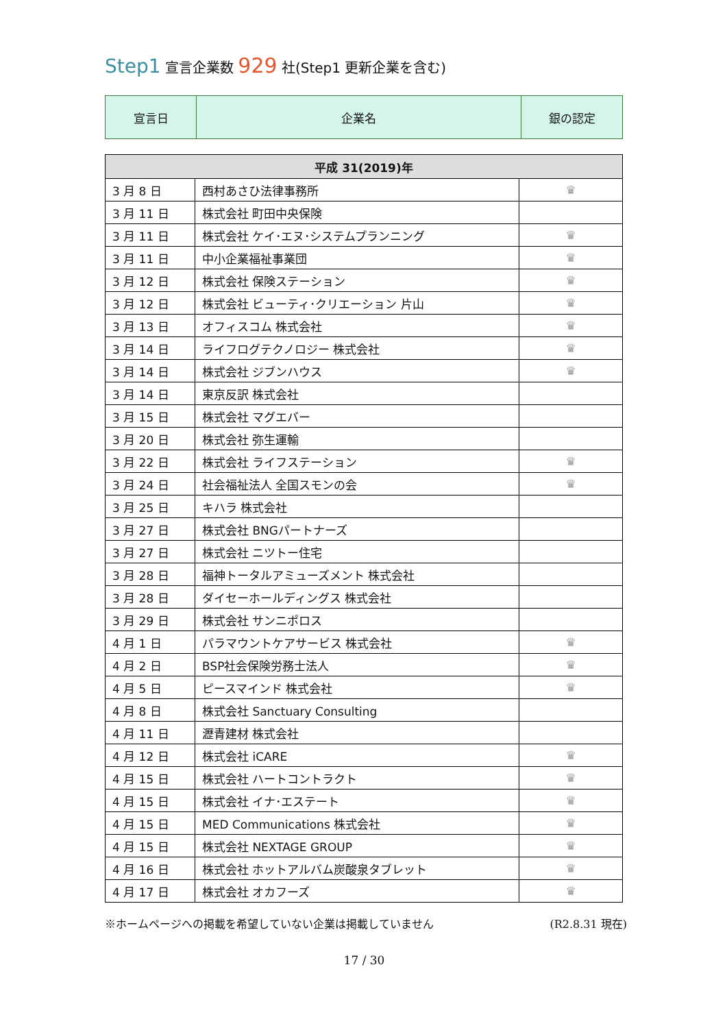Step1 宣言企業数 929 社(Step1 更新企業を含む)
| 宣言日 | 企業名 | 銀の認定 |
| 平成 31(2019)年 | | |
| --- | --- | --- |
| 3 月 8 日 | 西村あさひ法律事務所 | ♛ |
| 3 月 11 日 | 株式会社 町田中央保険 | |
| 3 月 11 日 | 株式会社 ケイ･エヌ･システムプランニング | ♛ |
| 3 月 11 日 | 中小企業福祉事業団 | ♛ |
| 3 月 12 日 | 株式会社 保険ステーション | ♛ |
| 3 月 12 日 | 株式会社 ビューティ･クリエーション 片山 | ♛ |
| 3 月 13 日 | オフィスコム 株式会社 | ♛ |
| 3 月 14 日 | ライフログテクノロジー 株式会社 | ♛ |
| 3 月 14 日 | 株式会社 ジブンハウス | ♛ |
| 3 月 14 日 | 東京反訳 株式会社 | |
| 3 月 15 日 | 株式会社 マグエバー | |
| 3 月 20 日 | 株式会社 弥生運輸 | |
| 3 月 22 日 | 株式会社 ライフステーション | ♛ |
| 3 月 24 日 | 社会福祉法人 全国スモンの会 | ♛ |
| 3 月 25 日 | キハラ 株式会社 | |
| 3 月 27 日 | 株式会社 BNGパートナーズ | |
| 3 月 27 日 | 株式会社 ニツトー住宅 | |
| 3 月 28 日 | 福神トータルアミューズメント 株式会社 | |
| 3 月 28 日 | ダイセーホールディングス 株式会社 | |
| 3 月 29 日 | 株式会社 サンニポロス | |
| 4 月 1 日 | パラマウントケアサービス 株式会社 | ♛ |
| 4 月 2 日 | BSP社会保険労務士法人 | ♛ |
| 4 月 5 日 | ピースマインド 株式会社 | ♛ |
| 4 月 8 日 | 株式会社 Sanctuary Consulting | |
| 4 月 11 日 | 瀝青建材 株式会社 | |
| 4 月 12 日 | 株式会社 iCARE | ♛ |
| 4 月 15 日 | 株式会社 ハートコントラクト | ♛ |
| 4 月 15 日 | 株式会社 イナ･エステート | ♛ |
| 4 月 15 日 | MED Communications 株式会社 | ♛ |
| 4 月 15 日 | 株式会社 NEXTAGE GROUP | ♛ |
| 4 月 16 日 | 株式会社 ホットアルバム炭酸泉タブレット | ♛ |
| 4 月 17 日 | 株式会社 オカフーズ | ♛ |
※ホームページへの掲載を希望していない企業は掲載していません (R2.8.31 現在)
17 / 30